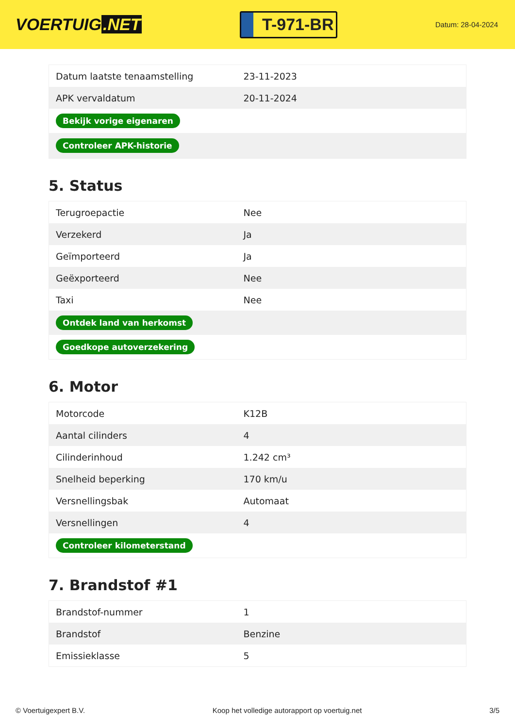VOERTUIG.NET
T-971-BR
Datum: 28-04-2024
| Datum laatste tenaamstelling | 23-11-2023 |
| APK vervaldatum | 20-11-2024 |
| Bekijk vorige eigenaren | |
| Controleer APK-historie | |
5. Status
| Terugroepactie | Nee |
| Verzekerd | Ja |
| Geïmporteerd | Ja |
| Geëxporteerd | Nee |
| Taxi | Nee |
| Ontdek land van herkomst | |
| Goedkope autoverzekering | |
6. Motor
| Motorcode | K12B |
| Aantal cilinders | 4 |
| Cilinderinhoud | 1.242 cm³ |
| Snelheid beperking | 170 km/u |
| Versnellingsbak | Automaat |
| Versnellingen | 4 |
| Controleer kilometerstand | |
7. Brandstof #1
| Brandstof-nummer | 1 |
| Brandstof | Benzine |
| Emissieklasse | 5 |
© Voertuigexpert B.V. Koop het volledige autorapport op voertuig.net 3/5